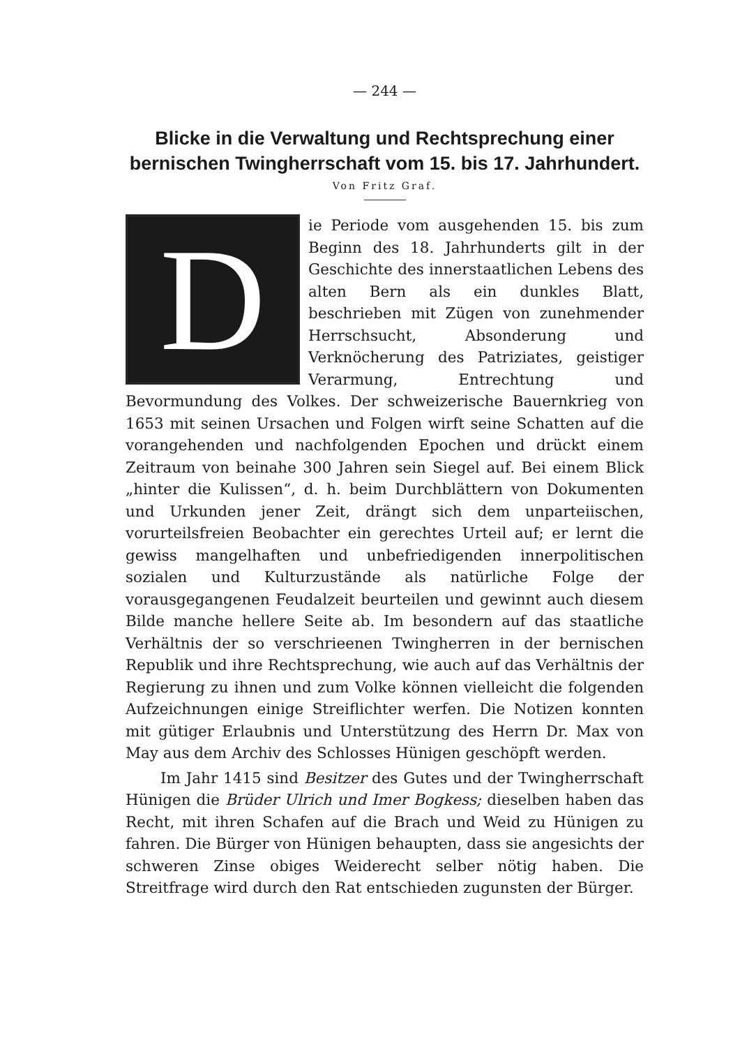— 244 —
Blicke in die Verwaltung und Rechtsprechung einer bernischen Twingherrschaft vom 15. bis 17. Jahrhundert.
Von Fritz Graf.
Die Periode vom ausgehenden 15. bis zum Beginn des 18. Jahrhunderts gilt in der Geschichte des innerstaatlichen Lebens des alten Bern als ein dunkles Blatt, beschrieben mit Zügen von zunehmender Herrschsucht, Absonderung und Verknöcherung des Patriziates, geistiger Verarmung, Entrechtung und Bevormundung des Volkes. Der schweizerische Bauernkrieg von 1653 mit seinen Ursachen und Folgen wirft seine Schatten auf die vorangehenden und nachfolgenden Epochen und drückt einem Zeitraum von beinahe 300 Jahren sein Siegel auf. Bei einem Blick „hinter die Kulissen“, d. h. beim Durchblättern von Dokumenten und Urkunden jener Zeit, drängt sich dem unparteiischen, vorurteilsfreien Beobachter ein gerechtes Urteil auf; er lernt die gewiss mangelhaften und unbefriedigenden innerpolitischen sozialen und Kulturzustände als natürliche Folge der vorausgegangenen Feudalzeit beurteilen und gewinnt auch diesem Bilde manche hellere Seite ab. Im besondern auf das staatliche Verhältnis der so verschrieenen Twingherren in der bernischen Republik und ihre Rechtsprechung, wie auch auf das Verhältnis der Regierung zu ihnen und zum Volke können vielleicht die folgenden Aufzeichnungen einige Streiflichter werfen. Die Notizen konnten mit gütiger Erlaubnis und Unterstützung des Herrn Dr. Max von May aus dem Archiv des Schlosses Hünigen geschöpft werden.
Im Jahr 1415 sind Besitzer des Gutes und der Twingherrschaft Hünigen die Brüder Ulrich und Imer Bogkess; dieselben haben das Recht, mit ihren Schafen auf die Brach und Weid zu Hünigen zu fahren. Die Bürger von Hünigen behaupten, dass sie angesichts der schweren Zinse obiges Weiderecht selber nötig haben. Die Streitfrage wird durch den Rat entschieden zugunsten der Bürger.